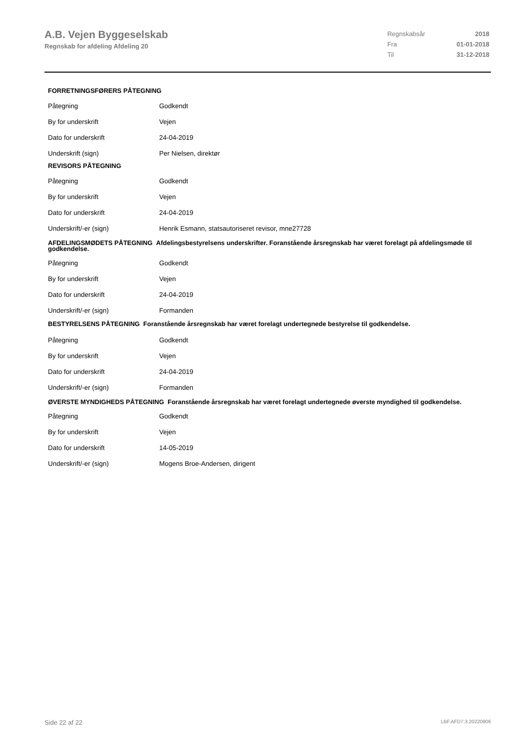A.B. Vejen Byggeselskab
Regnskab for afdeling Afdeling 20
| Regnskabsår | 2018 |
| Fra | 01-01-2018 |
| Til | 31-12-2018 |
FORRETNINGSFØRERS PÅTEGNING
| Påtegning | Godkendt |
| By for underskrift | Vejen |
| Dato for underskrift | 24-04-2019 |
| Underskrift (sign) | Per Nielsen, direktør |
REVISORS PÅTEGNING
| Påtegning | Godkendt |
| By for underskrift | Vejen |
| Dato for underskrift | 24-04-2019 |
| Underskrift/-er (sign) | Henrik Esmann, statsautoriseret revisor, mne27728 |
AFDELINGSMØDETS PÅTEGNING Afdelingsbestyrelsens underskrifter. Foranstående årsregnskab har været forelagt på afdelingsmøde til godkendelse.
| Påtegning | Godkendt |
| By for underskrift | Vejen |
| Dato for underskrift | 24-04-2019 |
| Underskrift/-er (sign) | Formanden |
BESTYRELSENS PÅTEGNING Foranstående årsregnskab har været forelagt undertegnede bestyrelse til godkendelse.
| Påtegning | Godkendt |
| By for underskrift | Vejen |
| Dato for underskrift | 24-04-2019 |
| Underskrift/-er (sign) | Formanden |
ØVERSTE MYNDIGHEDS PÅTEGNING Foranstående årsregnskab har været forelagt undertegnede øverste myndighed til godkendelse.
| Påtegning | Godkendt |
| By for underskrift | Vejen |
| Dato for underskrift | 14-05-2019 |
| Underskrift/-er (sign) | Mogens Broe-Andersen, dirigent |
Side 22 af 22 LBF.AFD7.3.20220906